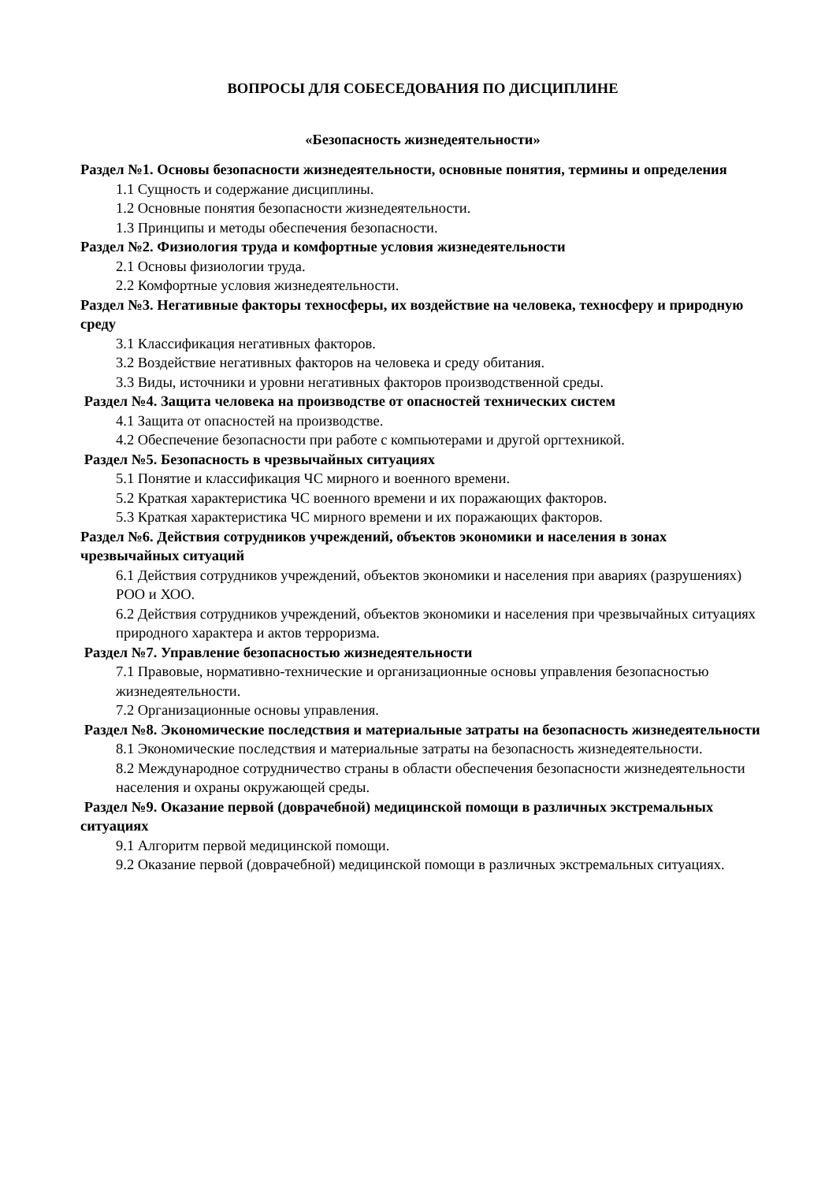ВОПРОСЫ ДЛЯ СОБЕСЕДОВАНИЯ ПО ДИСЦИПЛИНЕ
«Безопасность жизнедеятельности»
Раздел №1. Основы безопасности жизнедеятельности, основные понятия, термины и определения
1.1 Сущность и содержание дисциплины.
1.2 Основные понятия безопасности жизнедеятельности.
1.3 Принципы и методы обеспечения безопасности.
Раздел №2. Физиология труда и комфортные условия жизнедеятельности
2.1 Основы физиологии труда.
2.2 Комфортные условия жизнедеятельности.
Раздел №3. Негативные факторы техносферы, их воздействие на человека, техносферу и природную среду
3.1 Классификация негативных факторов.
3.2 Воздействие негативных факторов на человека и среду обитания.
3.3 Виды, источники и уровни негативных факторов производственной среды.
Раздел №4. Защита человека на производстве от опасностей технических систем
4.1 Защита от опасностей на производстве.
4.2 Обеспечение безопасности при работе с компьютерами и другой оргтехникой.
Раздел №5. Безопасность в чрезвычайных ситуациях
5.1 Понятие и классификация ЧС мирного и военного времени.
5.2 Краткая характеристика ЧС военного времени и их поражающих факторов.
5.3 Краткая характеристика ЧС мирного времени и их поражающих факторов.
Раздел №6. Действия сотрудников учреждений, объектов экономики и населения в зонах чрезвычайных ситуаций
6.1 Действия сотрудников учреждений, объектов экономики и населения при авариях (разрушениях) РОО и ХОО.
6.2 Действия сотрудников учреждений, объектов экономики и населения при чрезвычайных ситуациях природного характера и актов терроризма.
Раздел №7. Управление безопасностью жизнедеятельности
7.1 Правовые, нормативно-технические и организационные основы управления безопасностью жизнедеятельности.
7.2 Организационные основы управления.
Раздел №8. Экономические последствия и материальные затраты на безопасность жизнедеятельности
8.1 Экономические последствия и материальные затраты на безопасность жизнедеятельности.
8.2 Международное сотрудничество страны в области обеспечения безопасности жизнедеятельности населения и охраны окружающей среды.
Раздел №9. Оказание первой (доврачебной) медицинской помощи в различных экстремальных ситуациях
9.1 Алгоритм первой медицинской помощи.
9.2 Оказание первой (доврачебной) медицинской помощи в различных экстремальных ситуациях.